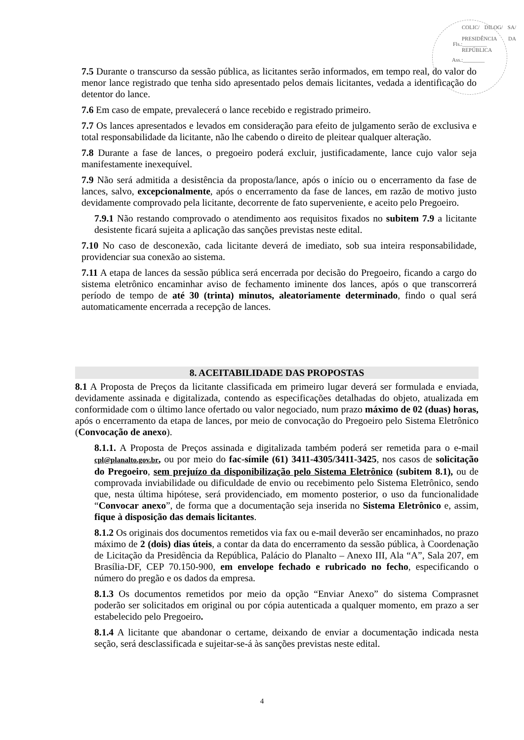COLIC/ DILOG/ SA/ PRESIDÊNCIA DA REPÚBLICA
Fls.:_________
Ass.:________
7.5 Durante o transcurso da sessão pública, as licitantes serão informados, em tempo real, do valor do menor lance registrado que tenha sido apresentado pelos demais licitantes, vedada a identificação do detentor do lance.
7.6 Em caso de empate, prevalecerá o lance recebido e registrado primeiro.
7.7 Os lances apresentados e levados em consideração para efeito de julgamento serão de exclusiva e total responsabilidade da licitante, não lhe cabendo o direito de pleitear qualquer alteração.
7.8 Durante a fase de lances, o pregoeiro poderá excluir, justificadamente, lance cujo valor seja manifestamente inexequível.
7.9 Não será admitida a desistência da proposta/lance, após o início ou o encerramento da fase de lances, salvo, excepcionalmente, após o encerramento da fase de lances, em razão de motivo justo devidamente comprovado pela licitante, decorrente de fato superveniente, e aceito pelo Pregoeiro.
7.9.1 Não restando comprovado o atendimento aos requisitos fixados no subitem 7.9 a licitante desistente ficará sujeita a aplicação das sanções previstas neste edital.
7.10 No caso de desconexão, cada licitante deverá de imediato, sob sua inteira responsabilidade, providenciar sua conexão ao sistema.
7.11 A etapa de lances da sessão pública será encerrada por decisão do Pregoeiro, ficando a cargo do sistema eletrônico encaminhar aviso de fechamento iminente dos lances, após o que transcorrerá período de tempo de até 30 (trinta) minutos, aleatoriamente determinado, findo o qual será automaticamente encerrada a recepção de lances.
8. ACEITABILIDADE DAS PROPOSTAS
8.1 A Proposta de Preços da licitante classificada em primeiro lugar deverá ser formulada e enviada, devidamente assinada e digitalizada, contendo as especificações detalhadas do objeto, atualizada em conformidade com o último lance ofertado ou valor negociado, num prazo máximo de 02 (duas) horas, após o encerramento da etapa de lances, por meio de convocação do Pregoeiro pelo Sistema Eletrônico (Convocação de anexo).
8.1.1. A Proposta de Preços assinada e digitalizada também poderá ser remetida para o e-mail cpl@planalto.gov.br, ou por meio do fac-símile (61) 3411-4305/3411-3425, nos casos de solicitação do Pregoeiro, sem prejuízo da disponibilização pelo Sistema Eletrônico (subitem 8.1), ou de comprovada inviabilidade ou dificuldade de envio ou recebimento pelo Sistema Eletrônico, sendo que, nesta última hipótese, será providenciado, em momento posterior, o uso da funcionalidade “Convocar anexo”, de forma que a documentação seja inserida no Sistema Eletrônico e, assim, fique à disposição das demais licitantes.
8.1.2 Os originais dos documentos remetidos via fax ou e-mail deverão ser encaminhados, no prazo máximo de 2 (dois) dias úteis, a contar da data do encerramento da sessão pública, à Coordenação de Licitação da Presidência da República, Palácio do Planalto – Anexo III, Ala “A”, Sala 207, em Brasília-DF, CEP 70.150-900, em envelope fechado e rubricado no fecho, especificando o número do pregão e os dados da empresa.
8.1.3 Os documentos remetidos por meio da opção “Enviar Anexo” do sistema Comprasnet poderão ser solicitados em original ou por cópia autenticada a qualquer momento, em prazo a ser estabelecido pelo Pregoeiro.
8.1.4 A licitante que abandonar o certame, deixando de enviar a documentação indicada nesta seção, será desclassificada e sujeitar-se-á às sanções previstas neste edital.
4